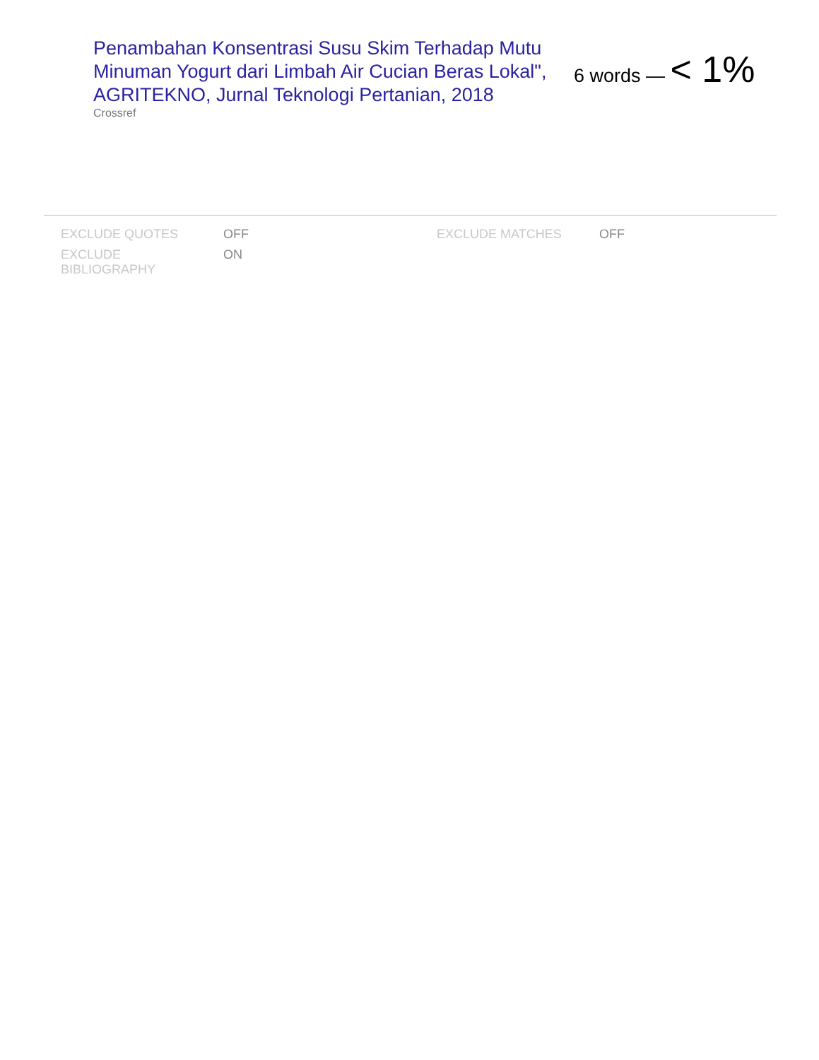Penambahan Konsentrasi Susu Skim Terhadap Mutu Minuman Yogurt dari Limbah Air Cucian Beras Lokal", AGRITEKNO, Jurnal Teknologi Pertanian, 2018
Crossref
6 words — < 1%
| EXCLUDE QUOTES | OFF | EXCLUDE MATCHES | OFF |
| EXCLUDE BIBLIOGRAPHY | ON | | |